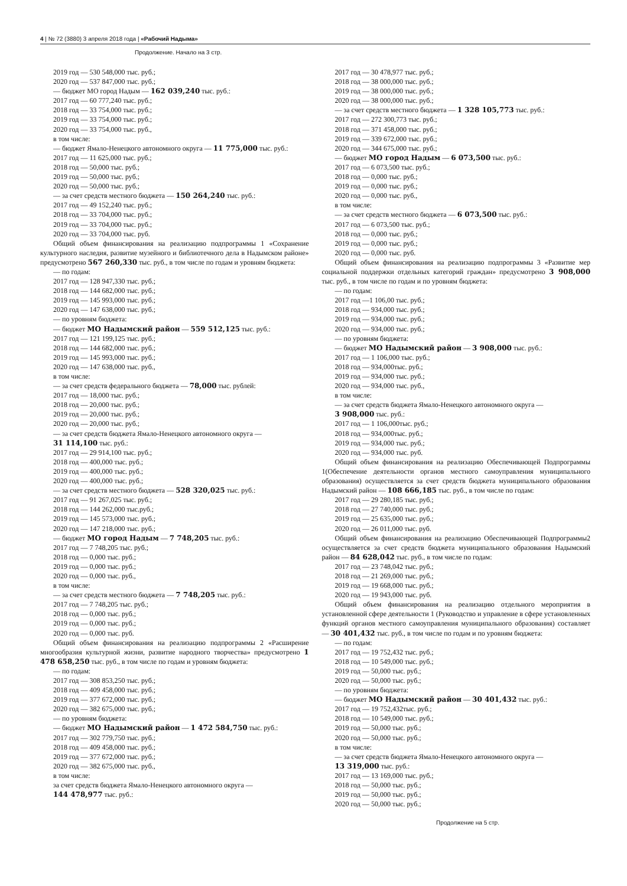4 | № 72 (3880) 3 апреля 2018 года | «Рабочий Надыма»
Продолжение. Начало на 3 стр.
2019 год — 530 548,000 тыс. руб.;
2020 год — 537 847,000 тыс. руб.;
— бюджет МО город Надым — 162 039,240 тыс. руб.:
2017 год — 60 777,240 тыс. руб.;
2018 год — 33 754,000 тыс. руб.;
2019 год — 33 754,000 тыс. руб.;
2020 год — 33 754,000 тыс. руб.,
в том числе:
— бюджет Ямало-Ненецкого автономного округа — 11 775,000 тыс. руб.:
2017 год — 11 625,000 тыс. руб.;
2018 год — 50,000 тыс. руб.;
2019 год — 50,000 тыс. руб.;
2020 год — 50,000 тыс. руб.;
— за счет средств местного бюджета — 150 264,240 тыс. руб.:
2017 год — 49 152,240 тыс. руб.;
2018 год — 33 704,000 тыс. руб.;
2019 год — 33 704,000 тыс. руб.;
2020 год — 33 704,000 тыс. руб.
Общий объем финансирования на реализацию подпрограммы 1 «Сохранение культурного наследия, развитие музейного и библиотечного дела в Надымском районе» предусмотрено 567 260,330 тыс. руб., в том числе по годам и уровням бюджета:
— по годам:
2017 год — 128 947,330 тыс. руб.;
2018 год — 144 682,000 тыс. руб.;
2019 год — 145 993,000 тыс. руб.;
2020 год — 147 638,000 тыс. руб.;
— по уровням бюджета:
— бюджет МО Надымский район — 559 512,125 тыс. руб.:
2017 год — 121 199,125 тыс. руб.;
2018 год — 144 682,000 тыс. руб.;
2019 год — 145 993,000 тыс. руб.;
2020 год — 147 638,000 тыс. руб.,
в том числе:
— за счет средств федерального бюджета — 78,000 тыс. рублей:
2017 год — 18,000 тыс. руб.;
2018 год — 20,000 тыс. руб.;
2019 год — 20,000 тыс. руб.;
2020 год — 20,000 тыс. руб.;
— за счет средств бюджета Ямало-Ненецкого автономного округа —
31 114,100 тыс. руб.:
2017 год — 29 914,100 тыс. руб.;
2018 год — 400,000 тыс. руб.;
2019 год — 400,000 тыс. руб.;
2020 год — 400,000 тыс. руб.;
— за счет средств местного бюджета — 528 320,025 тыс. руб.:
2017 год — 91 267,025 тыс. руб.;
2018 год — 144 262,000 тыс.руб.;
2019 год — 145 573,000 тыс. руб.;
2020 год — 147 218,000 тыс. руб.;
— бюджет МО город Надым — 7 748,205 тыс. руб.:
2017 год — 7 748,205 тыс. руб.;
2018 год — 0,000 тыс. руб.;
2019 год — 0,000 тыс. руб.;
2020 год — 0,000 тыс. руб.,
в том числе:
— за счет средств местного бюджета — 7 748,205 тыс. руб.:
2017 год — 7 748,205 тыс. руб.;
2018 год — 0,000 тыс. руб.;
2019 год — 0,000 тыс. руб.;
2020 год — 0,000 тыс. руб.
Общий объем финансирования на реализацию подпрограммы 2 «Расширение многообразия культурной жизни, развитие народного творчества» предусмотрено 1 478 658,250 тыс. руб., в том числе по годам и уровням бюджета:
— по годам:
2017 год — 308 853,250 тыс. руб.;
2018 год — 409 458,000 тыс. руб.;
2019 год — 377 672,000 тыс. руб.;
2020 год — 382 675,000 тыс. руб.;
— по уровням бюджета:
— бюджет МО Надымский район — 1 472 584,750 тыс. руб.:
2017 год — 302 779,750 тыс. руб.;
2018 год — 409 458,000 тыс. руб.;
2019 год — 377 672,000 тыс. руб.;
2020 год — 382 675,000 тыс. руб.,
в том числе:
за счет средств бюджета Ямало-Ненецкого автономного округа —
144 478,977 тыс. руб.:
2017 год — 30 478,977 тыс. руб.;
2018 год — 38 000,000 тыс. руб.;
2019 год — 38 000,000 тыс. руб.;
2020 год — 38 000,000 тыс. руб.;
— за счет средств местного бюджета — 1 328 105,773 тыс. руб.:
2017 год — 272 300,773 тыс. руб.;
2018 год — 371 458,000 тыс. руб.;
2019 год — 339 672,000 тыс. руб.;
2020 год — 344 675,000 тыс. руб.;
— бюджет МО город Надым — 6 073,500 тыс. руб.:
2017 год — 6 073,500 тыс. руб.;
2018 год — 0,000 тыс. руб.;
2019 год — 0,000 тыс. руб.;
2020 год — 0,000 тыс. руб.,
в том числе:
— за счет средств местного бюджета — 6 073,500 тыс. руб.:
2017 год — 6 073,500 тыс. руб.;
2018 год — 0,000 тыс. руб.;
2019 год — 0,000 тыс. руб.;
2020 год — 0,000 тыс. руб.
Общий объем финансирования на реализацию подпрограммы 3 «Развитие мер социальной поддержки отдельных категорий граждан» предусмотрено 3 908,000 тыс. руб., в том числе по годам и по уровням бюджета:
— по годам:
2017 год —1 106,00 тыс. руб.;
2018 год — 934,000 тыс. руб.;
2019 год — 934,000 тыс. руб.;
2020 год — 934,000 тыс. руб.;
— по уровням бюджета:
— бюджет МО Надымский район — 3 908,000 тыс. руб.:
2017 год — 1 106,000 тыс. руб.;
2018 год — 934,000тыс. руб.;
2019 год — 934,000 тыс. руб.;
2020 год — 934,000 тыс. руб.,
в том числе:
— за счет средств бюджета Ямало-Ненецкого автономного округа —
3 908,000 тыс. руб.:
2017 год — 1 106,000тыс. руб.;
2018 год — 934,000тыс. руб.;
2019 год — 934,000 тыс. руб.;
2020 год — 934,000 тыс. руб.
Общий объем финансирования на реализацию Обеспечивающей Подпрограммы 1(Обеспечение деятельности органов местного самоуправления муниципального образования) осуществляется за счет средств бюджета муниципального образования Надымский район — 108 666,185 тыс. руб., в том числе по годам:
2017 год — 29 280,185 тыс. руб.;
2018 год — 27 740,000 тыс. руб.;
2019 год — 25 635,000 тыс. руб.;
2020 год — 26 011,000 тыс. руб.
Общий объем финансирования на реализацию Обеспечивающей Подпрограммы2 осуществляется за счет средств бюджета муниципального образования Надымский район — 84 628,042 тыс. руб., в том числе по годам:
2017 год — 23 748,042 тыс. руб.;
2018 год — 21 269,000 тыс. руб.;
2019 год — 19 668,000 тыс. руб.;
2020 год — 19 943,000 тыс. руб.
Общий объем финансирования на реализацию отдельного мероприятия в установленной сфере деятельности 1 (Руководство и управление в сфере установленных функций органов местного самоуправления муниципального образования) составляет — 30 401,432 тыс. руб., в том числе по годам и по уровням бюджета:
— по годам:
2017 год — 19 752,432 тыс. руб.;
2018 год — 10 549,000 тыс. руб.;
2019 год — 50,000 тыс. руб.;
2020 год — 50,000 тыс. руб.;
— по уровням бюджета:
— бюджет МО Надымский район — 30 401,432 тыс. руб.:
2017 год — 19 752,432тыс. руб.;
2018 год — 10 549,000 тыс. руб.;
2019 год — 50,000 тыс. руб.;
2020 год — 50,000 тыс. руб.;
в том числе:
— за счет средств бюджета Ямало-Ненецкого автономного округа —
13 319,000 тыс. руб.:
2017 год — 13 169,000 тыс. руб.;
2018 год — 50,000 тыс. руб.;
2019 год — 50,000 тыс. руб.;
2020 год — 50,000 тыс. руб.;
Продолжение на 5 стр.